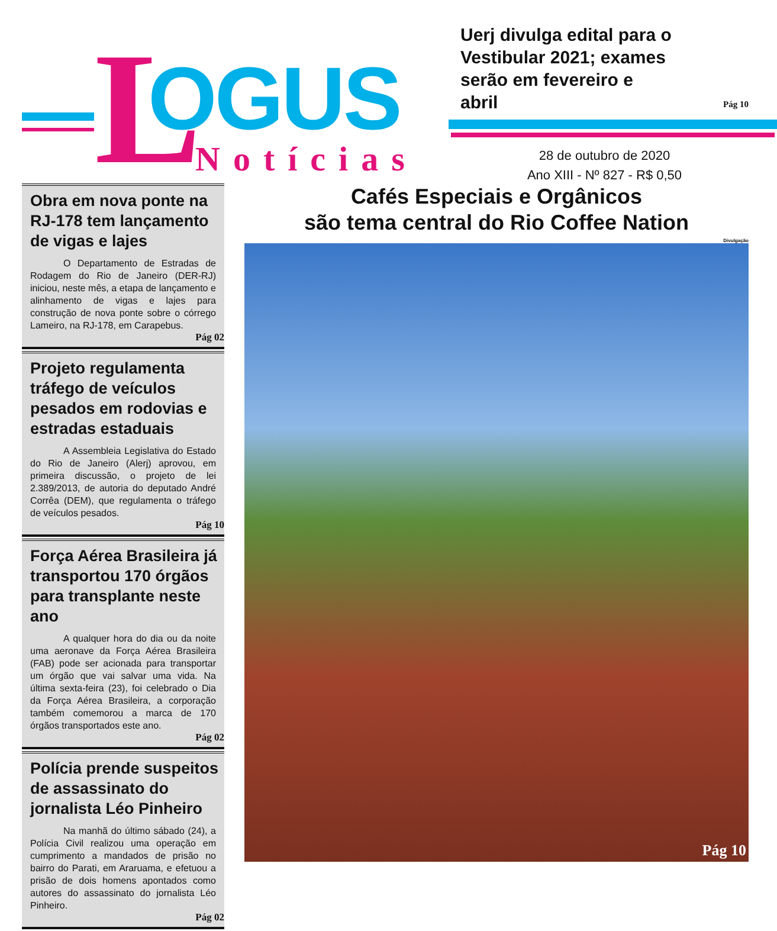L OGUS
Notícias
Uerj divulga edital para o Vestibular 2021; exames serão em fevereiro e abril
Pág 10
28 de outubro de 2020
Ano XIII - Nº 827 - R$ 0,50
Obra em nova ponte na RJ-178 tem lançamento de vigas e lajes
O Departamento de Estradas de Rodagem do Rio de Janeiro (DER-RJ) iniciou, neste mês, a etapa de lançamento e alinhamento de vigas e lajes para construção de nova ponte sobre o córrego Lameiro, na RJ-178, em Carapebus.
Pág 02
Projeto regulamenta tráfego de veículos pesados em rodovias e estradas estaduais
A Assembleia Legislativa do Estado do Rio de Janeiro (Alerj) aprovou, em primeira discussão, o projeto de lei 2.389/2013, de autoria do deputado André Corrêa (DEM), que regulamenta o tráfego de veículos pesados.
Pág 10
Força Aérea Brasileira já transportou 170 órgãos para transplante neste ano
A qualquer hora do dia ou da noite uma aeronave da Força Aérea Brasileira (FAB) pode ser acionada para transportar um órgão que vai salvar uma vida. Na última sexta-feira (23), foi celebrado o Dia da Força Aérea Brasileira, a corporação também comemorou a marca de 170 órgãos transportados este ano.
Pág 02
Polícia prende suspeitos de assassinato do jornalista Léo Pinheiro
Na manhã do último sábado (24), a Polícia Civil realizou uma operação em cumprimento a mandados de prisão no bairro do Parati, em Araruama, e efetuou a prisão de dois homens apontados como autores do assassinato do jornalista Léo Pinheiro.
Pág 02
Cafés Especiais e Orgânicos
são tema central do Rio Coffee Nation
Divulgação
Pág 10